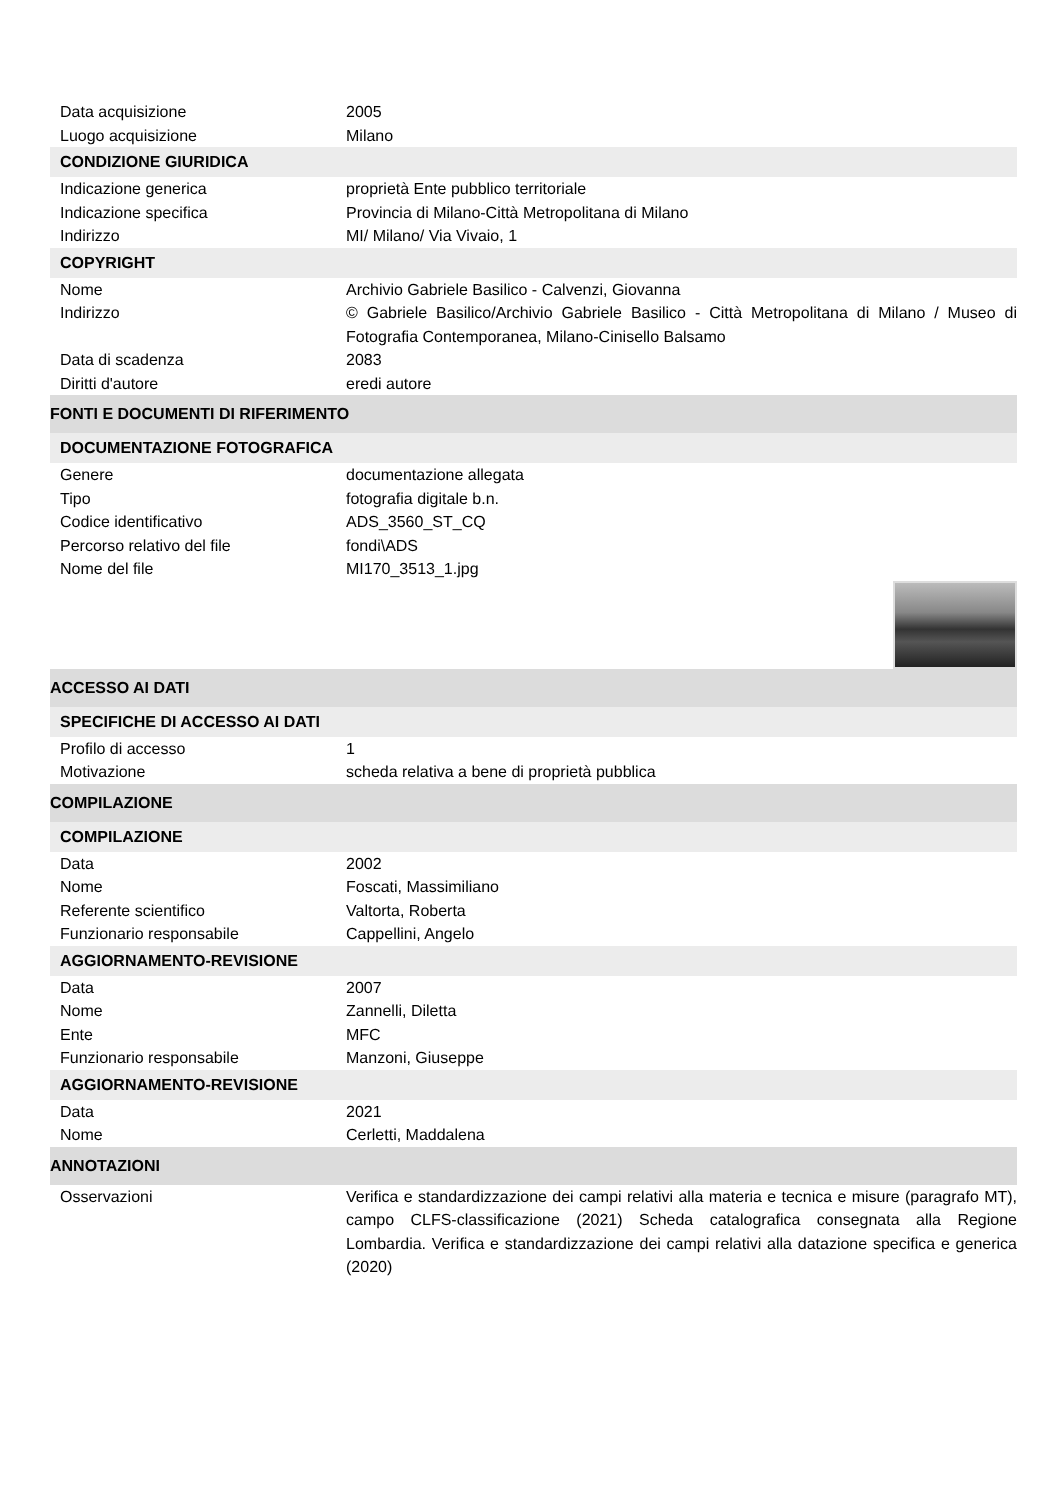| Data acquisizione | 2005 |
| Luogo acquisizione | Milano |
| CONDIZIONE GIURIDICA | |
| Indicazione generica | proprietà Ente pubblico territoriale |
| Indicazione specifica | Provincia di Milano-Città Metropolitana di Milano |
| Indirizzo | MI/ Milano/ Via Vivaio, 1 |
| COPYRIGHT | |
| Nome | Archivio Gabriele Basilico - Calvenzi, Giovanna |
| Indirizzo | © Gabriele Basilico/Archivio Gabriele Basilico - Città Metropolitana di Milano / Museo di Fotografia Contemporanea, Milano-Cinisello Balsamo |
| Data di scadenza | 2083 |
| Diritti d'autore | eredi autore |
| FONTI E DOCUMENTI DI RIFERIMENTO | |
| DOCUMENTAZIONE FOTOGRAFICA | |
| Genere | documentazione allegata |
| Tipo | fotografia digitale b.n. |
| Codice identificativo | ADS_3560_ST_CQ |
| Percorso relativo del file | fondi\ADS |
| Nome del file | MI170_3513_1.jpg |
| ACCESSO AI DATI | |
| SPECIFICHE DI ACCESSO AI DATI | |
| Profilo di accesso | 1 |
| Motivazione | scheda relativa a bene di proprietà pubblica |
| COMPILAZIONE | |
| COMPILAZIONE | |
| Data | 2002 |
| Nome | Foscati, Massimiliano |
| Referente scientifico | Valtorta, Roberta |
| Funzionario responsabile | Cappellini, Angelo |
| AGGIORNAMENTO-REVISIONE | |
| Data | 2007 |
| Nome | Zannelli, Diletta |
| Ente | MFC |
| Funzionario responsabile | Manzoni, Giuseppe |
| AGGIORNAMENTO-REVISIONE | |
| Data | 2021 |
| Nome | Cerletti, Maddalena |
| ANNOTAZIONI | |
| Osservazioni | Verifica e standardizzazione dei campi relativi alla materia e tecnica e misure (paragrafo MT), campo CLFS-classificazione (2021) Scheda catalografica consegnata alla Regione Lombardia. Verifica e standardizzazione dei campi relativi alla datazione specifica e generica (2020) |